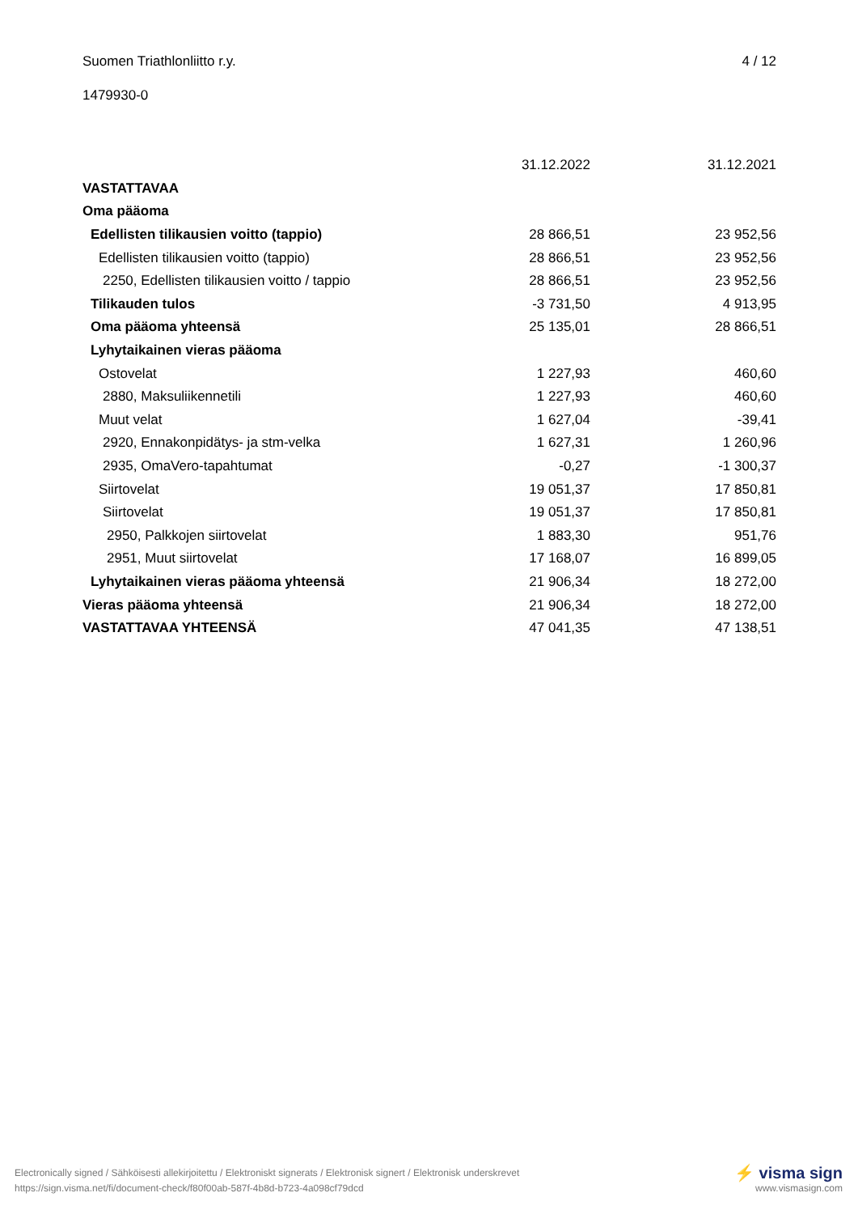Suomen Triathlonliitto r.y. 4 / 12
1479930-0
| | 31.12.2022 | 31.12.2021 |
| --- | --- | --- |
| VASTATTAVAA | | |
| Oma pääoma | | |
| Edellisten tilikausien voitto (tappio) | 28 866,51 | 23 952,56 |
| Edellisten tilikausien voitto (tappio) | 28 866,51 | 23 952,56 |
| 2250, Edellisten tilikausien voitto / tappio | 28 866,51 | 23 952,56 |
| Tilikauden tulos | -3 731,50 | 4 913,95 |
| Oma pääoma yhteensä | 25 135,01 | 28 866,51 |
| Lyhytaikainen vieras pääoma | | |
| Ostovelat | 1 227,93 | 460,60 |
| 2880, Maksuliikennetili | 1 227,93 | 460,60 |
| Muut velat | 1 627,04 | -39,41 |
| 2920, Ennakonpidätys- ja stm-velka | 1 627,31 | 1 260,96 |
| 2935, OmaVero-tapahtumat | -0,27 | -1 300,37 |
| Siirtovelat | 19 051,37 | 17 850,81 |
| Siirtovelat | 19 051,37 | 17 850,81 |
| 2950, Palkkojen siirtovelat | 1 883,30 | 951,76 |
| 2951, Muut siirtovelat | 17 168,07 | 16 899,05 |
| Lyhytaikainen vieras pääoma yhteensä | 21 906,34 | 18 272,00 |
| Vieras pääoma yhteensä | 21 906,34 | 18 272,00 |
| VASTATTAVAA YHTEENSÄ | 47 041,35 | 47 138,51 |
Electronically signed / Sähköisesti allekirjoitettu / Elektroniskt signerats / Elektronisk signert / Elektronisk underskrevet
https://sign.visma.net/fi/document-check/f80f00ab-587f-4b8d-b723-4a098cf79dcd
⚡ visma sign
www.vismasign.com